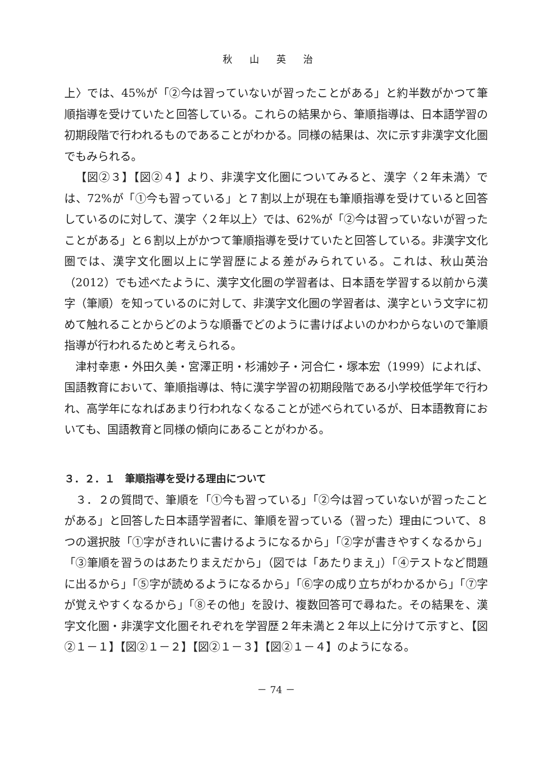秋山英治
上〉では、45%が「②今は習っていないが習ったことがある」と約半数がかつて筆順指導を受けていたと回答している。これらの結果から、筆順指導は、日本語学習の初期段階で行われるものであることがわかる。同様の結果は、次に示す非漢字文化圏でもみられる。
【図②３】【図②４】より、非漢字文化圏についてみると、漢字〈２年未満〉では、72%が「①今も習っている」と７割以上が現在も筆順指導を受けていると回答しているのに対して、漢字〈２年以上〉では、62%が「②今は習っていないが習ったことがある」と６割以上がかつて筆順指導を受けていたと回答している。非漢字文化圏では、漢字文化圏以上に学習歴による差がみられている。これは、秋山英治（2012）でも述べたように、漢字文化圏の学習者は、日本語を学習する以前から漢字（筆順）を知っているのに対して、非漢字文化圏の学習者は、漢字という文字に初めて触れることからどのような順番でどのように書けばよいのかわからないので筆順指導が行われるためと考えられる。
津村幸恵・外田久美・宮澤正明・杉浦妙子・河合仁・塚本宏（1999）によれば、国語教育において、筆順指導は、特に漢字学習の初期段階である小学校低学年で行われ、高学年になればあまり行われなくなることが述べられているが、日本語教育においても、国語教育と同様の傾向にあることがわかる。
３．２．１　筆順指導を受ける理由について
３．２の質問で、筆順を「①今も習っている」「②今は習っていないが習ったことがある」と回答した日本語学習者に、筆順を習っている（習った）理由について、８つの選択肢「①字がきれいに書けるようになるから」「②字が書きやすくなるから」「③筆順を習うのはあたりまえだから」（図では「あたりまえ」）「④テストなど問題に出るから」「⑤字が読めるようになるから」「⑥字の成り立ちがわかるから」「⑦字が覚えやすくなるから」「⑧その他」を設け、複数回答可で尋ねた。その結果を、漢字文化圏・非漢字文化圏それぞれを学習歴２年未満と２年以上に分けて示すと、【図②１－１】【図②１－２】【図②１－３】【図②１－４】のようになる。
－ 74 －